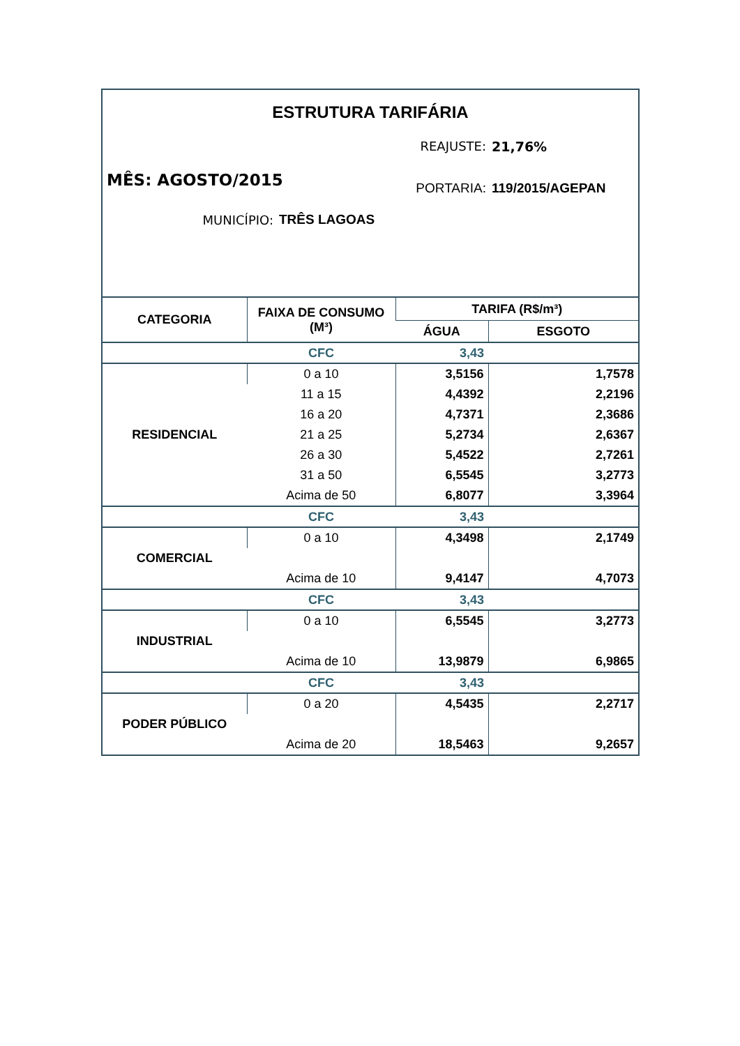ESTRUTURA TARIFÁRIA
REAJUSTE: 21,76%
MÊS: AGOSTO/2015
PORTARIA: 119/2015/AGEPAN
MUNICÍPIO: TRÊS LAGOAS
| CATEGORIA | FAIXA DE CONSUMO (M³) | TARIFA (R$/m³) | |
| --- | --- | --- | --- |
| | | ÁGUA | ESGOTO |
| | CFC | 3,43 | |
| RESIDENCIAL | 0 a 10 | 3,5156 | 1,7578 |
| | 11 a 15 | 4,4392 | 2,2196 |
| | 16 a 20 | 4,7371 | 2,3686 |
| | 21 a 25 | 5,2734 | 2,6367 |
| | 26 a 30 | 5,4522 | 2,7261 |
| | 31 a 50 | 6,5545 | 3,2773 |
| | Acima de 50 | 6,8077 | 3,3964 |
| | CFC | 3,43 | |
| COMERCIAL | 0 a 10 | 4,3498 | 2,1749 |
| | Acima de 10 | 9,4147 | 4,7073 |
| | CFC | 3,43 | |
| INDUSTRIAL | 0 a 10 | 6,5545 | 3,2773 |
| | Acima de 10 | 13,9879 | 6,9865 |
| | CFC | 3,43 | |
| PODER PÚBLICO | 0 a 20 | 4,5435 | 2,2717 |
| | Acima de 20 | 18,5463 | 9,2657 |